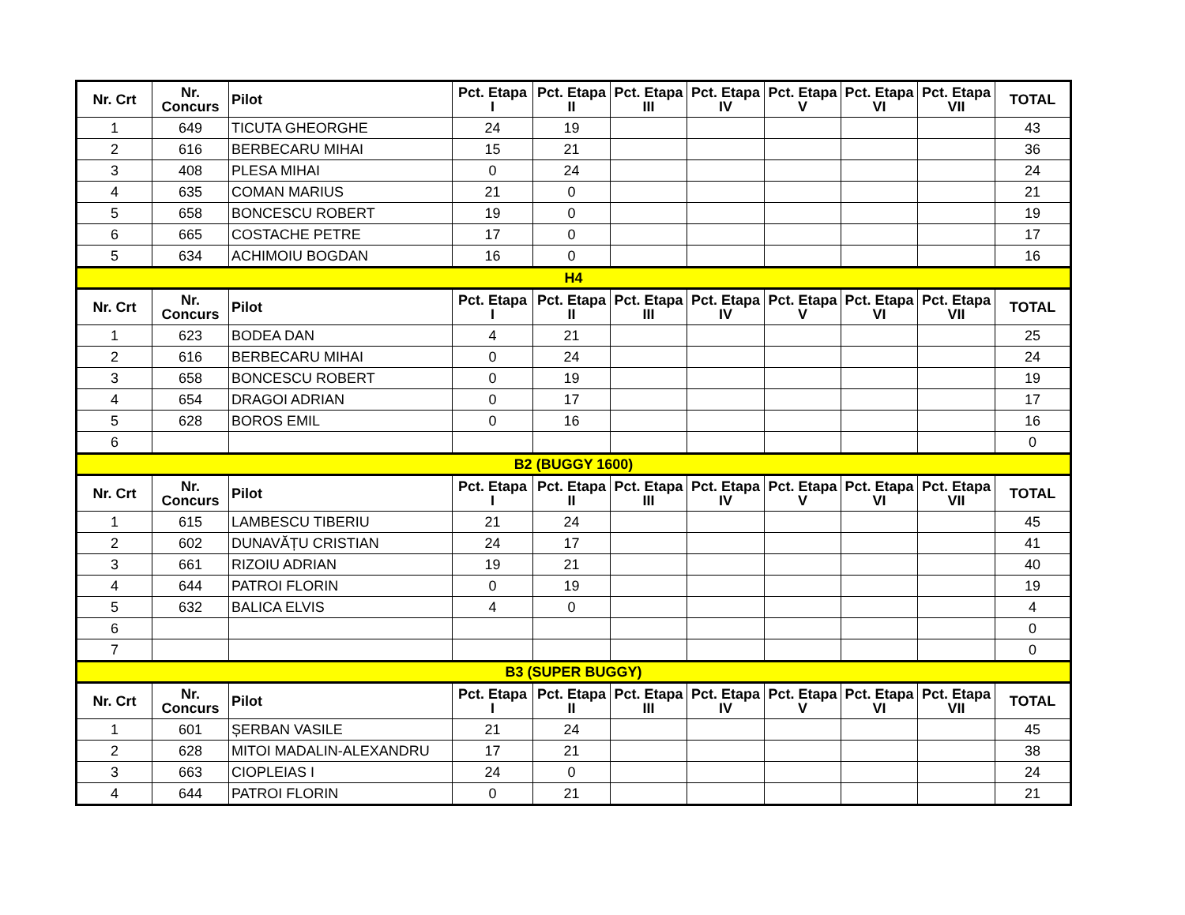| Nr. Crt | Nr. Concurs | Pilot | Pct. Etapa I | Pct. Etapa II | Pct. Etapa III | Pct. Etapa IV | Pct. Etapa V | Pct. Etapa VI | Pct. Etapa VII | TOTAL |
| --- | --- | --- | --- | --- | --- | --- | --- | --- | --- | --- |
| 1 | 649 | TICUTA GHEORGHE | 24 | 19 | | | | | | 43 |
| 2 | 616 | BERBECARU MIHAI | 15 | 21 | | | | | | 36 |
| 3 | 408 | PLESA MIHAI | 0 | 24 | | | | | | 24 |
| 4 | 635 | COMAN MARIUS | 21 | 0 | | | | | | 21 |
| 5 | 658 | BONCESCU ROBERT | 19 | 0 | | | | | | 19 |
| 6 | 665 | COSTACHE PETRE | 17 | 0 | | | | | | 17 |
| 5 | 634 | ACHIMOIU BOGDAN | 16 | 0 | | | | | | 16 |
| H4 | | | | | | | | | | |
| Nr. Crt | Nr. Concurs | Pilot | Pct. Etapa I | Pct. Etapa II | Pct. Etapa III | Pct. Etapa IV | Pct. Etapa V | Pct. Etapa VI | Pct. Etapa VII | TOTAL |
| 1 | 623 | BODEA DAN | 4 | 21 | | | | | | 25 |
| 2 | 616 | BERBECARU MIHAI | 0 | 24 | | | | | | 24 |
| 3 | 658 | BONCESCU ROBERT | 0 | 19 | | | | | | 19 |
| 4 | 654 | DRAGOI ADRIAN | 0 | 17 | | | | | | 17 |
| 5 | 628 | BOROS EMIL | 0 | 16 | | | | | | 16 |
| 6 | | | | | | | | | | 0 |
| B2 (BUGGY 1600) | | | | | | | | | | |
| Nr. Crt | Nr. Concurs | Pilot | Pct. Etapa I | Pct. Etapa II | Pct. Etapa III | Pct. Etapa IV | Pct. Etapa V | Pct. Etapa VI | Pct. Etapa VII | TOTAL |
| 1 | 615 | LAMBESCU TIBERIU | 21 | 24 | | | | | | 45 |
| 2 | 602 | DUNAVĂȚU CRISTIAN | 24 | 17 | | | | | | 41 |
| 3 | 661 | RIZOIU ADRIAN | 19 | 21 | | | | | | 40 |
| 4 | 644 | PATROI FLORIN | 0 | 19 | | | | | | 19 |
| 5 | 632 | BALICA ELVIS | 4 | 0 | | | | | | 4 |
| 6 | | | | | | | | | | 0 |
| 7 | | | | | | | | | | 0 |
| B3 (SUPER BUGGY) | | | | | | | | | | |
| Nr. Crt | Nr. Concurs | Pilot | Pct. Etapa I | Pct. Etapa II | Pct. Etapa III | Pct. Etapa IV | Pct. Etapa V | Pct. Etapa VI | Pct. Etapa VII | TOTAL |
| 1 | 601 | ȘERBAN VASILE | 21 | 24 | | | | | | 45 |
| 2 | 628 | MITOI MADALIN-ALEXANDRU | 17 | 21 | | | | | | 38 |
| 3 | 663 | CIOPLEIAS I | 24 | 0 | | | | | | 24 |
| 4 | 644 | PATROI FLORIN | 0 | 21 | | | | | | 21 |